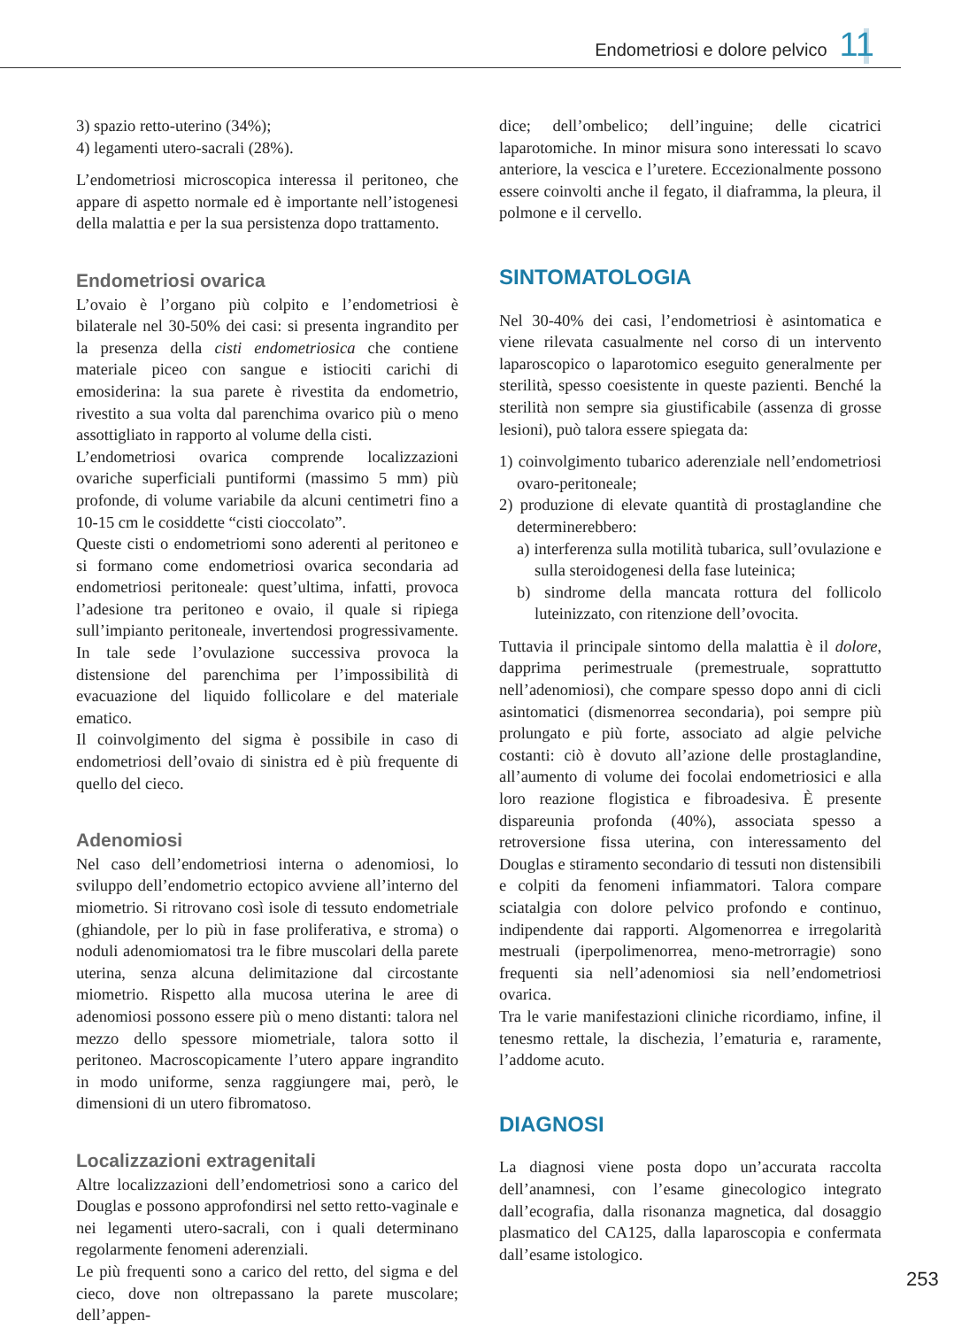Endometriosi e dolore pelvico 11
3) spazio retto-uterino (34%);
4) legamenti utero-sacrali (28%).
L’endometriosi microscopica interessa il peritoneo, che appare di aspetto normale ed è importante nell’istogenesi della malattia e per la sua persistenza dopo trattamento.
Endometriosi ovarica
L’ovaio è l’organo più colpito e l’endometriosi è bilaterale nel 30-50% dei casi: si presenta ingrandito per la presenza della cisti endometriosica che contiene materiale piceo con sangue e istiociti carichi di emosiderina: la sua parete è rivestita da endometrio, rivestito a sua volta dal parenchima ovarico più o meno assottigliato in rapporto al volume della cisti.
L’endometriosi ovarica comprende localizzazioni ovariche superficiali puntiformi (massimo 5 mm) più profonde, di volume variabile da alcuni centimetri fino a 10-15 cm le cosiddette “cisti cioccolato”.
Queste cisti o endometriomi sono aderenti al peritoneo e si formano come endometriosi ovarica secondaria ad endometriosi peritoneale: quest’ultima, infatti, provoca l’adesione tra peritoneo e ovaio, il quale si ripiega sull’impianto peritoneale, invertendosi progressivamente. In tale sede l’ovulazione successiva provoca la distensione del parenchima per l’impossibilità di evacuazione del liquido follicolare e del materiale ematico.
Il coinvolgimento del sigma è possibile in caso di endometriosi dell’ovaio di sinistra ed è più frequente di quello del cieco.
Adenomiosi
Nel caso dell’endometriosi interna o adenomiosi, lo sviluppo dell’endometrio ectopico avviene all’interno del miometrio. Si ritrovano così isole di tessuto endometriale (ghiandole, per lo più in fase proliferativa, e stroma) o noduli adenomiomatosi tra le fibre muscolari della parete uterina, senza alcuna delimitazione dal circostante miometrio. Rispetto alla mucosa uterina le aree di adenomiosi possono essere più o meno distanti: talora nel mezzo dello spessore miometriale, talora sotto il peritoneo. Macroscopicamente l’utero appare ingrandito in modo uniforme, senza raggiungere mai, però, le dimensioni di un utero fibromatoso.
Localizzazioni extragenitali
Altre localizzazioni dell’endometriosi sono a carico del Douglas e possono approfondirsi nel setto retto-vaginale e nei legamenti utero-sacrali, con i quali determinano regolarmente fenomeni aderenziali.
Le più frequenti sono a carico del retto, del sigma e del cieco, dove non oltrepassano la parete muscolare; dell’appen-
dice; dell’ombelico; dell’inguine; delle cicatrici laparotomiche. In minor misura sono interessati lo scavo anteriore, la vescica e l’uretere. Eccezionalmente possono essere coinvolti anche il fegato, il diaframma, la pleura, il polmone e il cervello.
SINTOMATOLOGIA
Nel 30-40% dei casi, l’endometriosi è asintomatica e viene rilevata casualmente nel corso di un intervento laparoscopico o laparotomico eseguito generalmente per sterilità, spesso coesistente in queste pazienti. Benché la sterilità non sempre sia giustificabile (assenza di grosse lesioni), può talora essere spiegata da:
1) coinvolgimento tubarico aderenziale nell’endometriosi ovaro-peritoneale;
2) produzione di elevate quantità di prostaglandine che determinerebbero:
a) interferenza sulla motilità tubarica, sull’ovulazione e sulla steroidogenesi della fase luteinica;
b) sindrome della mancata rottura del follicolo luteinizzato, con ritenzione dell’ovocita.
Tuttavia il principale sintomo della malattia è il dolore, dapprima perimestruale (premestruale, soprattutto nell’adenomiosi), che compare spesso dopo anni di cicli asintomatici (dismenorrea secondaria), poi sempre più prolungato e più forte, associato ad algie pelviche costanti: ciò è dovuto all’azione delle prostaglandine, all’aumento di volume dei focolai endometriosici e alla loro reazione flogistica e fibroadesiva. È presente dispareunia profonda (40%), associata spesso a retroversione fissa uterina, con interessamento del Douglas e stiramento secondario di tessuti non distensibili e colpiti da fenomeni infiammatori. Talora compare sciatalgia con dolore pelvico profondo e continuo, indipendente dai rapporti. Algomenorrea e irregolarità mestruali (iperpolimenorrea, meno-metrorragie) sono frequenti sia nell’adenomiosi sia nell’endometriosi ovarica.
Tra le varie manifestazioni cliniche ricordiamo, infine, il tenesmo rettale, la dischezia, l’ematuria e, raramente, l’addome acuto.
DIAGNOSI
La diagnosi viene posta dopo un’accurata raccolta dell’anamnesi, con l’esame ginecologico integrato dall’ecografia, dalla risonanza magnetica, dal dosaggio plasmatico del CA125, dalla laparoscopia e confermata dall’esame istologico.
253